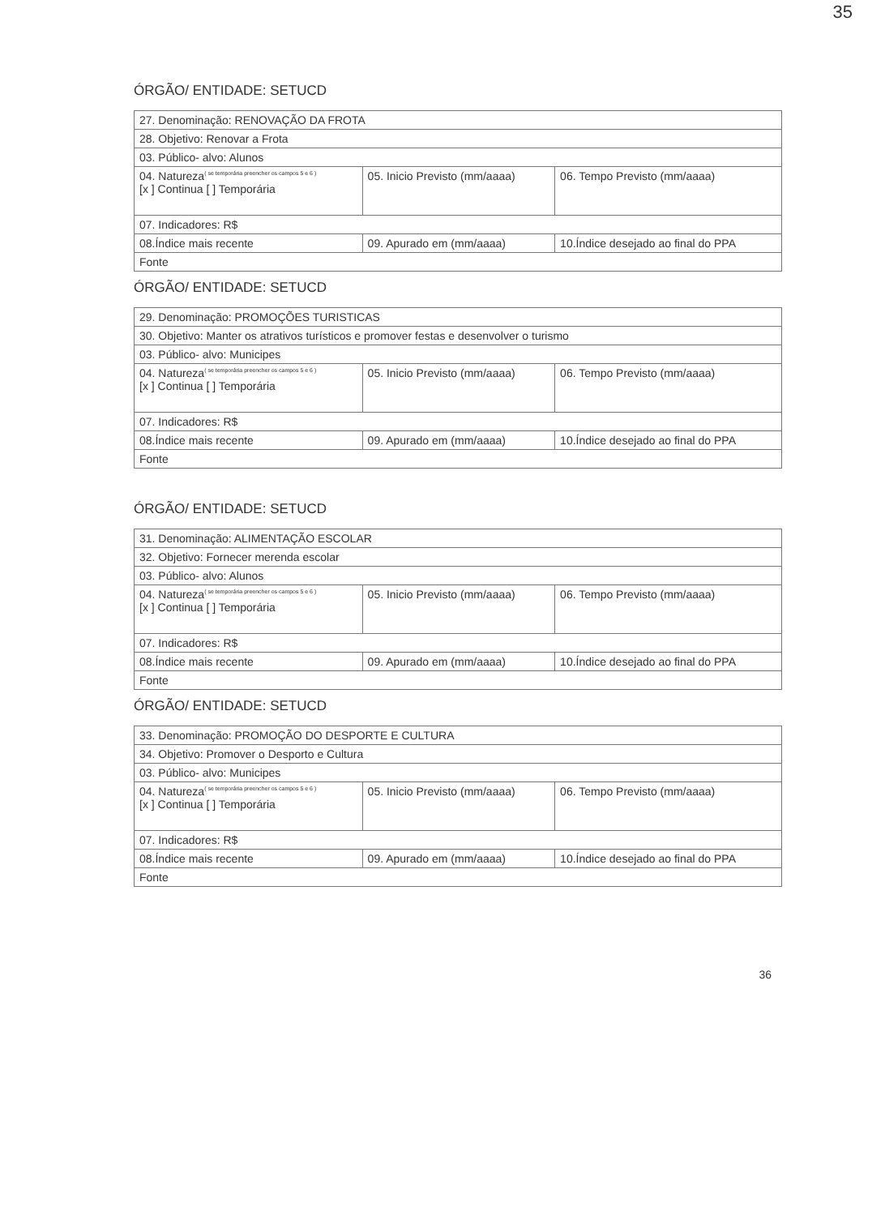35
ÓRGÃO/ ENTIDADE: SETUCD
| 27. Denominação: RENOVAÇÃO DA FROTA | | |
| 28. Objetivo: Renovar a Frota | | |
| 03. Público- alvo: Alunos | | |
| 04. Natureza<sup>( se temporária preencher os campos 5 e 6 )</sup> [x ] Continua [ ] Temporária | 05. Inicio Previsto (mm/aaaa) | 06. Tempo Previsto (mm/aaaa) |
| 07. Indicadores: R$ | | |
| 08.Índice mais recente | 09. Apurado em (mm/aaaa) | 10.Índice desejado ao final do PPA |
| Fonte | | |
ÓRGÃO/ ENTIDADE: SETUCD
| 29. Denominação: PROMOÇÕES TURISTICAS | | |
| 30. Objetivo: Manter os atrativos turísticos e promover festas e desenvolver o turismo | | |
| 03. Público- alvo: Municipes | | |
| 04. Natureza<sup>( se temporária preencher os campos 5 e 6 )</sup> [x ] Continua [ ] Temporária | 05. Inicio Previsto (mm/aaaa) | 06. Tempo Previsto (mm/aaaa) |
| 07. Indicadores: R$ | | |
| 08.Índice mais recente | 09. Apurado em (mm/aaaa) | 10.Índice desejado ao final do PPA |
| Fonte | | |
ÓRGÃO/ ENTIDADE: SETUCD
| 31. Denominação: ALIMENTAÇÃO ESCOLAR | | |
| 32. Objetivo: Fornecer merenda escolar | | |
| 03. Público- alvo: Alunos | | |
| 04. Natureza<sup>( se temporária preencher os campos 5 e 6 )</sup> [x ] Continua [ ] Temporária | 05. Inicio Previsto (mm/aaaa) | 06. Tempo Previsto (mm/aaaa) |
| 07. Indicadores: R$ | | |
| 08.Índice mais recente | 09. Apurado em (mm/aaaa) | 10.Índice desejado ao final do PPA |
| Fonte | | |
ÓRGÃO/ ENTIDADE: SETUCD
| 33. Denominação: PROMOÇÃO DO DESPORTE E CULTURA | | |
| 34. Objetivo: Promover o Desporto e Cultura | | |
| 03. Público- alvo: Municipes | | |
| 04. Natureza<sup>( se temporária preencher os campos 5 e 6 )</sup> [x ] Continua [ ] Temporária | 05. Inicio Previsto (mm/aaaa) | 06. Tempo Previsto (mm/aaaa) |
| 07. Indicadores: R$ | | |
| 08.Índice mais recente | 09. Apurado em (mm/aaaa) | 10.Índice desejado ao final do PPA |
| Fonte | | |
36